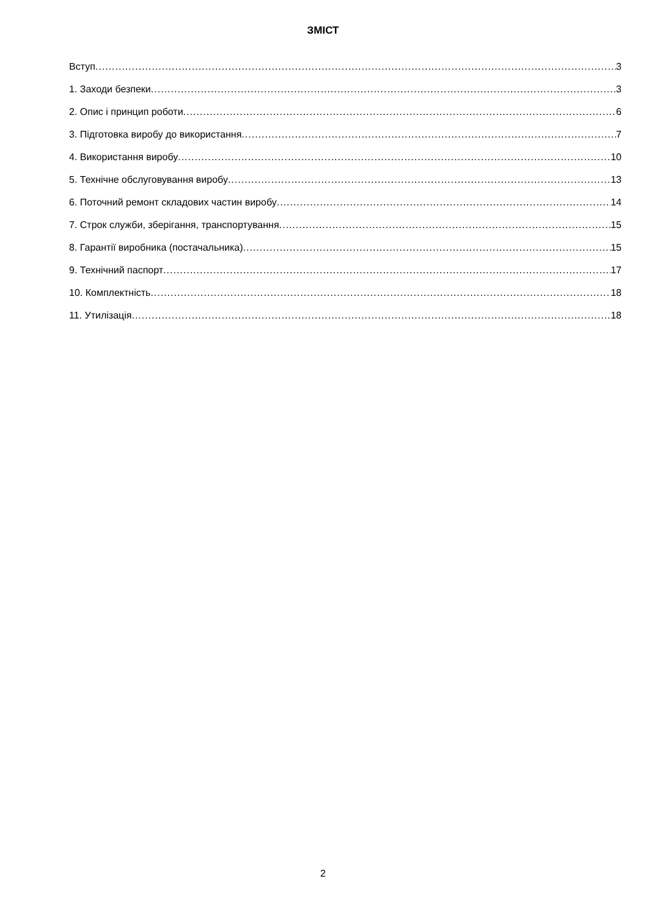ЗМІСТ
Вступ 3
1. Заходи безпеки 3
2. Опис і принцип роботи 6
3. Підготовка виробу до використання 7
4. Використання виробу 10
5. Технічне обслуговування виробу 13
6. Поточний ремонт складових частин виробу 14
7. Строк служби, зберігання, транспортування 15
8. Гарантії виробника (постачальника) 15
9. Технічний паспорт 17
10. Комплектність 18
11. Утилізація 18
2